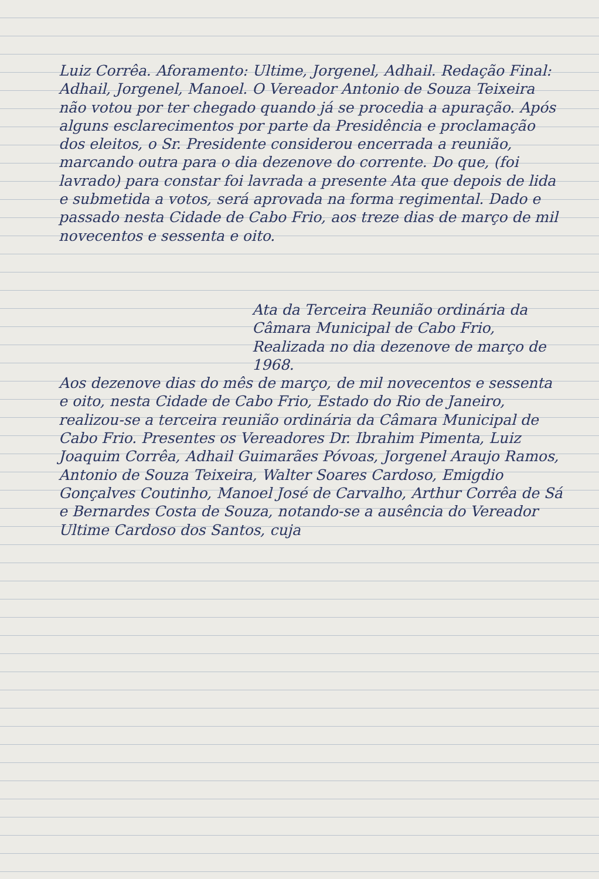Luiz Corrêa. Aforamento: Ultime, Jorgenel, Adhail. Redação Final: Adhail, Jorgenel, Manoel. O Vereador Antonio de Souza Teixeira não votou por ter chegado quando já se procedia a apuração. Após alguns esclarecimentos por parte da Presidência e proclamação dos eleitos, o Sr. Presidente considerou encerrada a reunião, marcando outra para o dia dezenove do corrente. Do que, (foi lavrado) para constar foi lavrada a presente Ata que depois de lida e submetida a votos, será aprovada na forma regimental. Dado e passado nesta Cidade de Cabo Frio, aos treze dias de março de mil novecentos e sessenta e oito.
Ata da Terceira Reunião ordinária da Câmara Municipal de Cabo Frio, Realizada no dia dezenove de março de 1968.
Aos dezenove dias do mês de março, de mil novecentos e sessenta e oito, nesta Cidade de Cabo Frio, Estado do Rio de Janeiro, realizou-se a terceira reunião ordinária da Câmara Municipal de Cabo Frio. Presentes os Vereadores Dr. Ibrahim Pimenta, Luiz Joaquim Corrêa, Adhail Guimarães Póvoas, Jorgenel Araujo Ramos, Antonio de Souza Teixeira, Walter Soares Cardoso, Emigdio Gonçalves Coutinho, Manoel José de Carvalho, Arthur Corrêa de Sá e Bernardes Costa de Souza, notando-se a ausência do Vereador Ultime Cardoso dos Santos, cuja